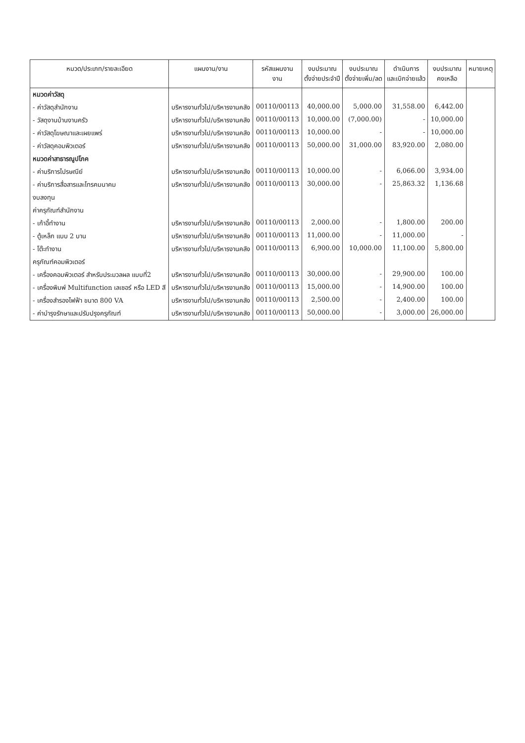| หมวด/ประเภท/รายละเอียด | แผนงาน/งาน | รหัสแผนงาน งาน | งบประมาณ ตั้งจ่ายประจำปี | งบประมาณ ตั้งจ่ายเพิ่ม/ลด | ดำเนินการ และเบิกจ่ายแล้ว | งบประมาณ คงเหลือ | หมายเหตุ |
| --- | --- | --- | --- | --- | --- | --- | --- |
| หมวดค่าวัสดุ | | | | | | | |
| - ค่าวัสดุสำนักงาน | บริหารงานทั่วไป/บริหารงานคลัง | 00110/00113 | 40,000.00 | 5,000.00 | 31,558.00 | 6,442.00 | |
| - วัสดุงานบ้านงานครัว | บริหารงานทั่วไป/บริหารงานคลัง | 00110/00113 | 10,000.00 | (7,000.00) | - | 10,000.00 | |
| - ค่าวัสดุโฆษณาและเผยแพร่ | บริหารงานทั่วไป/บริหารงานคลัง | 00110/00113 | 10,000.00 | - | - | 10,000.00 | |
| - ค่าวัสดุคอมพิวเตอร์ | บริหารงานทั่วไป/บริหารงานคลัง | 00110/00113 | 50,000.00 | 31,000.00 | 83,920.00 | 2,080.00 | |
| หมวดค่าสาธารณูปโภค | | | | | | | |
| - ค่าบริการไปรษณีย์ | บริหารงานทั่วไป/บริหารงานคลัง | 00110/00113 | 10,000.00 | - | 6,066.00 | 3,934.00 | |
| - ค่าบริการสื่อสารและโทรคมนาคม | บริหารงานทั่วไป/บริหารงานคลัง | 00110/00113 | 30,000.00 | - | 25,863.32 | 1,136.68 | |
| งบลงทุน | | | | | | | |
| ค่าครุภัณฑ์สำนักงาน | | | | | | | |
| - เก้าอี้ทำงาน | บริหารงานทั่วไป/บริหารงานคลัง | 00110/00113 | 2,000.00 | - | 1,800.00 | 200.00 | |
| - ตู้เหล็ก แบบ 2 บาน | บริหารงานทั่วไป/บริหารงานคลัง | 00110/00113 | 11,000.00 | - | 11,000.00 | - | |
| - โต๊ะทำงาน | บริหารงานทั่วไป/บริหารงานคลัง | 00110/00113 | 6,900.00 | 10,000.00 | 11,100.00 | 5,800.00 | |
| ครุภัณฑ์คอมพิวเตอร์ | | | | | | | |
| - เครื่องคอมพิวเตอร์ สำหรับประมวลผล แบบที่2 | บริหารงานทั่วไป/บริหารงานคลัง | 00110/00113 | 30,000.00 | - | 29,900.00 | 100.00 | |
| - เครื่องพิมพ์ Multifunction เลเซอร์ หรือ LED สี | บริหารงานทั่วไป/บริหารงานคลัง | 00110/00113 | 15,000.00 | - | 14,900.00 | 100.00 | |
| - เครื่องสำรองไฟฟ้า ขนาด 800 VA | บริหารงานทั่วไป/บริหารงานคลัง | 00110/00113 | 2,500.00 | - | 2,400.00 | 100.00 | |
| - ค่าบำรุงรักษาและปรับปรุงครุภัณฑ์ | บริหารงานทั่วไป/บริหารงานคลัง | 00110/00113 | 50,000.00 | - | 3,000.00 | 26,000.00 | |